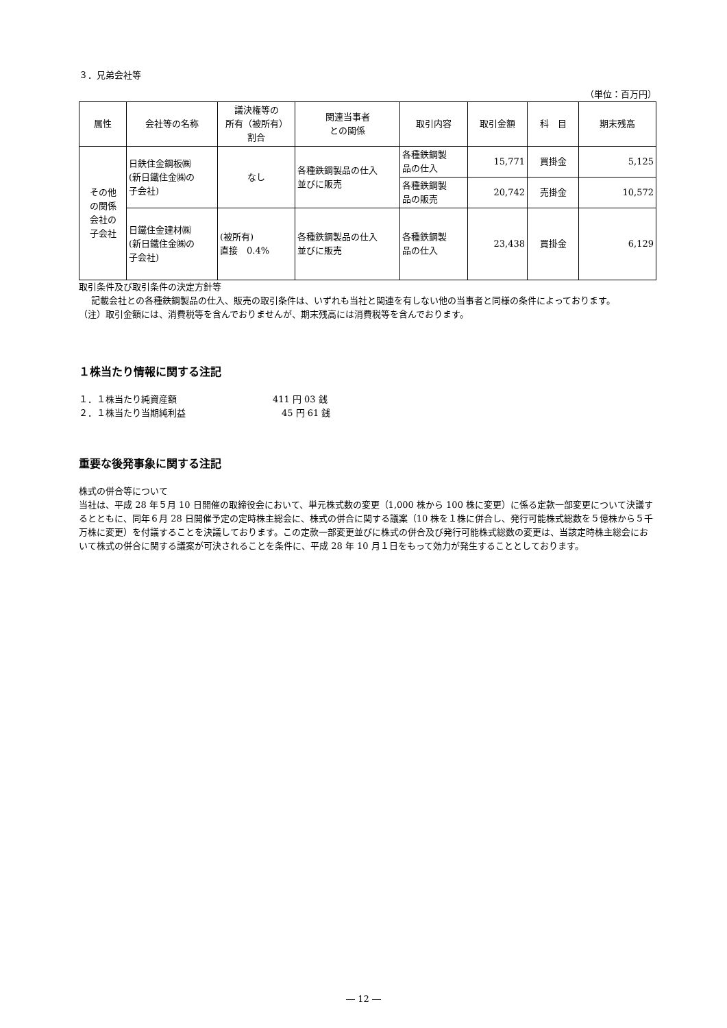３．兄弟会社等
（単位：百万円）
| 属性 | 会社等の名称 | 議決権等の 所有（被所有） 割合 | 関連当事者 との関係 | 取引内容 | 取引金額 | 科 目 | 期末残高 |
| --- | --- | --- | --- | --- | --- | --- | --- |
| その他 の関係 会社の 子会社 | 日鉄住金鋼板㈱ (新日鐵住金㈱の 子会社) | なし | 各種鉄鋼製品の仕入 並びに販売 | 各種鉄鋼製 品の仕入 | 15,771 | 買掛金 | 5,125 |
| | | | | 各種鉄鋼製 品の販売 | 20,742 | 売掛金 | 10,572 |
| | 日鐵住金建材㈱ (新日鐵住金㈱の 子会社) | (被所有) 直接 0.4% | 各種鉄鋼製品の仕入 並びに販売 | 各種鉄鋼製 品の仕入 | 23,438 | 買掛金 | 6,129 |
取引条件及び取引条件の決定方針等
記載会社との各種鉄鋼製品の仕入、販売の取引条件は、いずれも当社と関連を有しない他の当事者と同様の条件によっております。
（注）取引金額には、消費税等を含んでおりませんが、期末残高には消費税等を含んでおります。
１株当たり情報に関する注記
１．１株当たり純資産額 411 円 03 銭
２．１株当たり当期純利益 45 円 61 銭
重要な後発事象に関する注記
株式の併合等について
当社は、平成 28 年５月 10 日開催の取締役会において、単元株式数の変更（1,000 株から 100 株に変更）に係る定款一部変更について決議するとともに、同年６月 28 日開催予定の定時株主総会に、株式の併合に関する議案（10 株を１株に併合し、発行可能株式総数を５億株から５千万株に変更）を付議することを決議しております。この定款一部変更並びに株式の併合及び発行可能株式総数の変更は、当該定時株主総会において株式の併合に関する議案が可決されることを条件に、平成 28 年 10 月１日をもって効力が発生することとしております。
― 12 ―